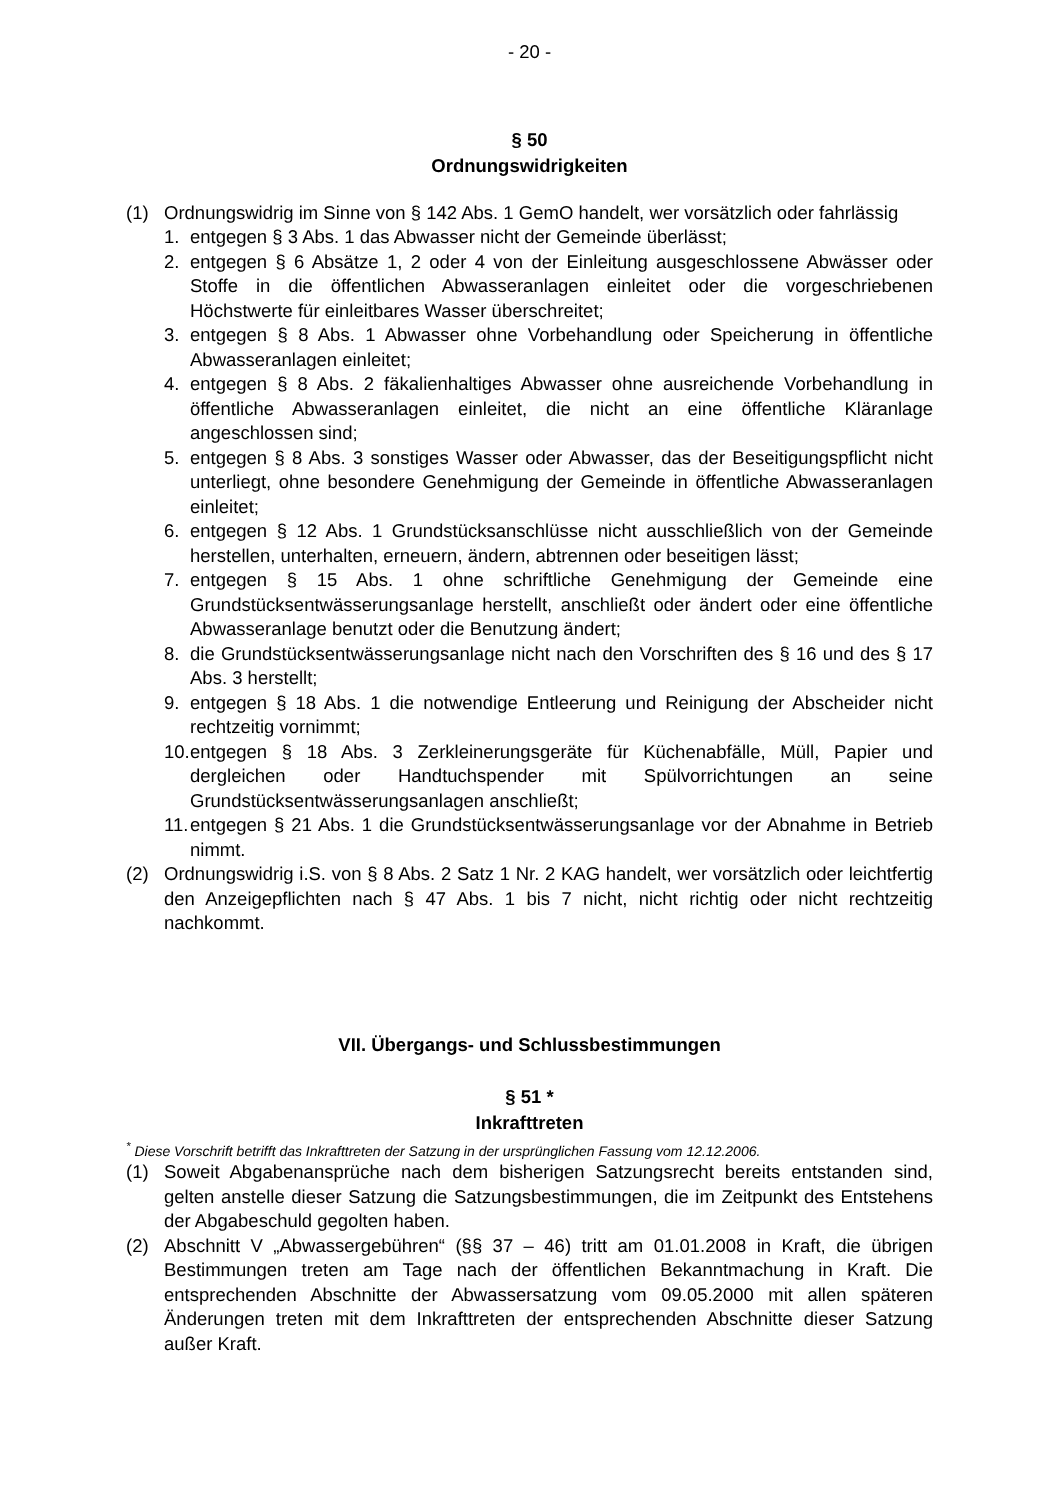- 20 -
§ 50
Ordnungswidrigkeiten
(1) Ordnungswidrig im Sinne von § 142 Abs. 1 GemO handelt, wer vorsätzlich oder fahrlässig
1. entgegen § 3 Abs. 1 das Abwasser nicht der Gemeinde überlässt;
2. entgegen § 6 Absätze 1, 2 oder 4 von der Einleitung ausgeschlossene Abwässer oder Stoffe in die öffentlichen Abwasseranlagen einleitet oder die vorgeschriebenen Höchstwerte für einleitbares Wasser überschreitet;
3. entgegen § 8 Abs. 1 Abwasser ohne Vorbehandlung oder Speicherung in öffentliche Abwasseranlagen einleitet;
4. entgegen § 8 Abs. 2 fäkalienhaltiges Abwasser ohne ausreichende Vorbehandlung in öffentliche Abwasseranlagen einleitet, die nicht an eine öffentliche Kläranlage angeschlossen sind;
5. entgegen § 8 Abs. 3 sonstiges Wasser oder Abwasser, das der Beseitigungspflicht nicht unterliegt, ohne besondere Genehmigung der Gemeinde in öffentliche Abwasseranlagen einleitet;
6. entgegen § 12 Abs. 1 Grundstücksanschlüsse nicht ausschließlich von der Gemeinde herstellen, unterhalten, erneuern, ändern, abtrennen oder beseitigen lässt;
7. entgegen § 15 Abs. 1 ohne schriftliche Genehmigung der Gemeinde eine Grundstücksentwässerungsanlage herstellt, anschließt oder ändert oder eine öffentliche Abwasseranlage benutzt oder die Benutzung ändert;
8. die Grundstücksentwässerungsanlage nicht nach den Vorschriften des § 16 und des § 17 Abs. 3 herstellt;
9. entgegen § 18 Abs. 1 die notwendige Entleerung und Reinigung der Abscheider nicht rechtzeitig vornimmt;
10. entgegen § 18 Abs. 3 Zerkleinerungsgeräte für Küchenabfälle, Müll, Papier und dergleichen oder Handtuchspender mit Spülvorrichtungen an seine Grundstücksentwässerungsanlagen anschließt;
11. entgegen § 21 Abs. 1 die Grundstücksentwässerungsanlage vor der Abnahme in Betrieb nimmt.
(2) Ordnungswidrig i.S. von § 8 Abs. 2 Satz 1 Nr. 2 KAG handelt, wer vorsätzlich oder leichtfertig den Anzeigepflichten nach § 47 Abs. 1 bis 7 nicht, nicht richtig oder nicht rechtzeitig nachkommt.
VII. Übergangs- und Schlussbestimmungen
§ 51 *
Inkrafttreten
<sup>*</sup> Diese Vorschrift betrifft das Inkrafttreten der Satzung in der ursprünglichen Fassung vom 12.12.2006.
(1) Soweit Abgabenansprüche nach dem bisherigen Satzungsrecht bereits entstanden sind, gelten anstelle dieser Satzung die Satzungsbestimmungen, die im Zeitpunkt des Entstehens der Abgabeschuld gegolten haben.
(2) Abschnitt V „Abwassergebühren“ (§§ 37 – 46) tritt am 01.01.2008 in Kraft, die übrigen Bestimmungen treten am Tage nach der öffentlichen Bekanntmachung in Kraft. Die entsprechenden Abschnitte der Abwassersatzung vom 09.05.2000 mit allen späteren Änderungen treten mit dem Inkrafttreten der entsprechenden Abschnitte dieser Satzung außer Kraft.